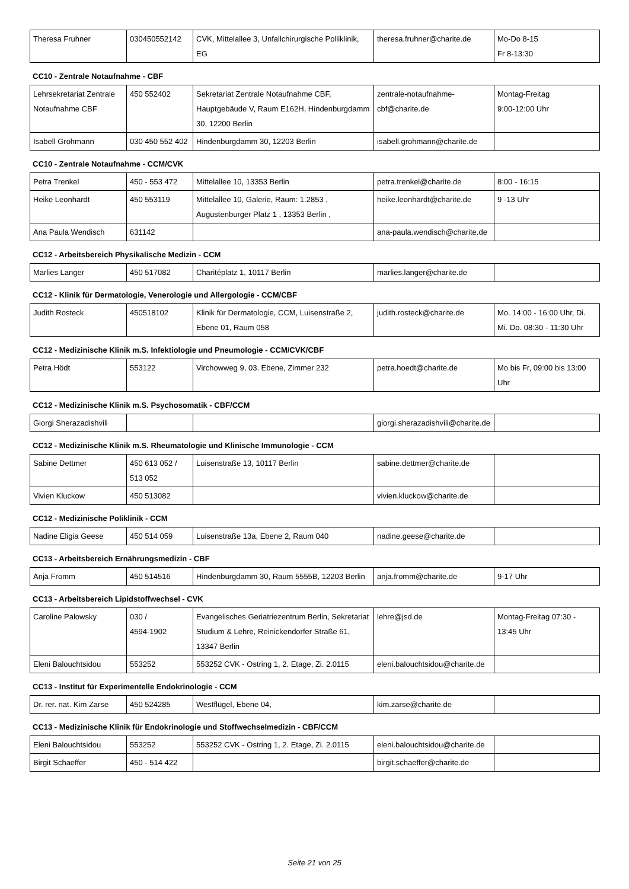| Theresa Fruhner | 030450552142 | CVK, Mittelallee 3, Unfallchirurgische Polliklinik, EG | theresa.fruhner@charite.de | Mo-Do 8-15 Fr 8-13:30 |
CC10 - Zentrale Notaufnahme - CBF
| Lehrsekretariat Zentrale Notaufnahme CBF | 450 552402 | Sekretariat Zentrale Notaufnahme CBF, Hauptgebäude V, Raum E162H, Hindenburgdamm 30, 12200 Berlin | zentrale-notaufnahme-cbf@charite.de | Montag-Freitag 9:00-12:00 Uhr |
| Isabell Grohmann | 030 450 552 402 | Hindenburgdamm 30, 12203 Berlin | isabell.grohmann@charite.de | |
CC10 - Zentrale Notaufnahme - CCM/CVK
| Petra Trenkel | 450 - 553 472 | Mittelallee 10, 13353 Berlin | petra.trenkel@charite.de | 8:00 - 16:15 |
| Heike Leonhardt | 450 553119 | Mittelallee 10, Galerie, Raum: 1.2853 , Augustenburger Platz 1 , 13353 Berlin , | heike.leonhardt@charite.de | 9 -13 Uhr |
| Ana Paula Wendisch | 631142 | | ana-paula.wendisch@charite.de | |
CC12 - Arbeitsbereich Physikalische Medizin - CCM
| Marlies Langer | 450 517082 | Charitéplatz 1, 10117 Berlin | marlies.langer@charite.de | |
CC12 - Klinik für Dermatologie, Venerologie und Allergologie - CCM/CBF
| Judith Rosteck | 450518102 | Klinik für Dermatologie, CCM, Luisenstraße 2, Ebene 01, Raum 058 | judith.rosteck@charite.de | Mo. 14:00 - 16:00 Uhr, Di. Mi. Do. 08:30 - 11:30 Uhr |
CC12 - Medizinische Klinik m.S. Infektiologie und Pneumologie - CCM/CVK/CBF
| Petra Hödt | 553122 | Virchowweg 9, 03. Ebene, Zimmer 232 | petra.hoedt@charite.de | Mo bis Fr, 09:00 bis 13:00 Uhr |
CC12 - Medizinische Klinik m.S. Psychosomatik - CBF/CCM
| Giorgi Sherazadishvili | | | giorgi.sherazadishvili@charite.de | |
CC12 - Medizinische Klinik m.S. Rheumatologie und Klinische Immunologie - CCM
| Sabine Dettmer | 450 613 052 / 513 052 | Luisenstraße 13, 10117 Berlin | sabine.dettmer@charite.de | |
| Vivien Kluckow | 450 513082 | | vivien.kluckow@charite.de | |
CC12 - Medizinische Poliklinik - CCM
| Nadine Eligia Geese | 450 514 059 | Luisenstraße 13a, Ebene 2, Raum 040 | nadine.geese@charite.de | |
CC13 - Arbeitsbereich Ernährungsmedizin - CBF
| Anja Fromm | 450 514516 | Hindenburgdamm 30, Raum 5555B, 12203 Berlin | anja.fromm@charite.de | 9-17 Uhr |
CC13 - Arbeitsbereich Lipidstoffwechsel - CVK
| Caroline Palowsky | 030 / 4594-1902 | Evangelisches Geriatriezentrum Berlin, Sekretariat Studium & Lehre, Reinickendorfer Straße 61, 13347 Berlin | lehre@jsd.de | Montag-Freitag 07:30 - 13:45 Uhr |
| Eleni Balouchtsidou | 553252 | 553252 CVK - Ostring 1, 2. Etage, Zi. 2.0115 | eleni.balouchtsidou@charite.de | |
CC13 - Institut für Experimentelle Endokrinologie - CCM
| Dr. rer. nat. Kim Zarse | 450 524285 | Westflügel, Ebene 04, | kim.zarse@charite.de | |
CC13 - Medizinische Klinik für Endokrinologie und Stoffwechselmedizin - CBF/CCM
| Eleni Balouchtsidou | 553252 | 553252 CVK - Ostring 1, 2. Etage, Zi. 2.0115 | eleni.balouchtsidou@charite.de | |
| Birgit Schaeffer | 450 - 514 422 | | birgit.schaeffer@charite.de | |
Seite 21 von 25